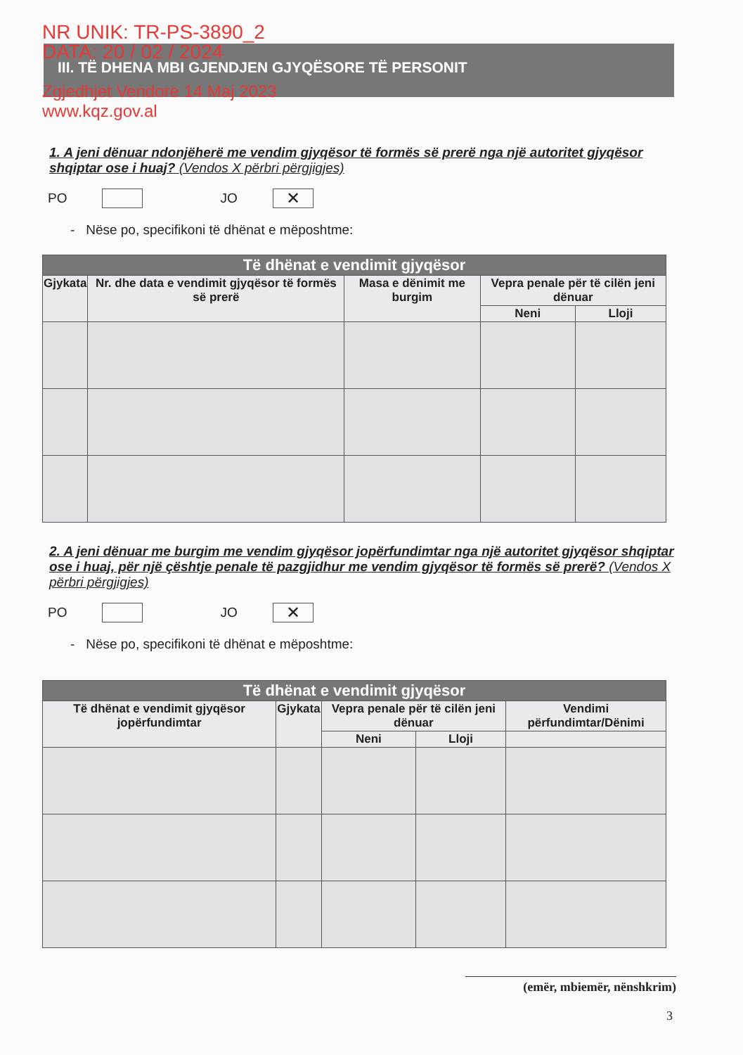NR UNIK: TR-PS-3890_2
DATA: 20 / 02 / 2024
Zgjedhjet Vendore 14 Maj 2023
www.kqz.gov.al
III. TË DHENA MBI GJENDJEN GJYQËSORE TË PERSONIT
1. A jeni dënuar ndonjëherë me vendim gjyqësor të formës së prerë nga një autoritet gjyqësor shqiptar ose i huaj? (Vendos X përbri përgjigjes)
PO
JO
✕
- Nëse po, specifikoni të dhënat e mëposhtme:
| Të dhënat e vendimit gjyqësor | | | | |
| --- | --- | --- | --- | --- |
| Gjykata | Nr. dhe data e vendimit gjyqësor të formës së prerë | Masa e dënimit me burgim | Vepra penale për të cilën jeni dënuar | |
| | | | Neni | Lloji |
2. A jeni dënuar me burgim me vendim gjyqësor jopërfundimtar nga një autoritet gjyqësor shqiptar ose i huaj, për një çështje penale të pazgjidhur me vendim gjyqësor të formës së prerë? (Vendos X përbri përgjigjes)
PO
JO
✕
- Nëse po, specifikoni të dhënat e mëposhtme:
| Të dhënat e vendimit gjyqësor | | | | |
| --- | --- | --- | --- | --- |
| Të dhënat e vendimit gjyqësor jopërfundimtar | Gjykata | Vepra penale për të cilën jeni dënuar | | Vendimi përfundimtar/Dënimi |
| | | Neni | Lloji | |
(emër, mbiemër, nënshkrim)
3